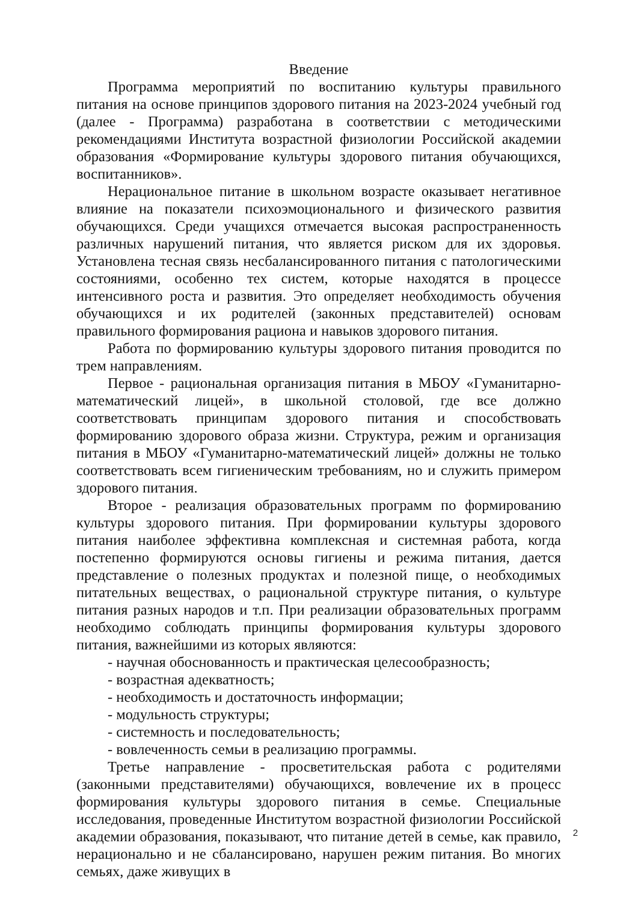Введение
Программа мероприятий по воспитанию культуры правильного питания на основе принципов здорового питания на 2023-2024 учебный год (далее - Программа) разработана в соответствии с методическими рекомендациями Института возрастной физиологии Российской академии образования «Формирование культуры здорового питания обучающихся, воспитанников».
Нерациональное питание в школьном возрасте оказывает негативное влияние на показатели психоэмоционального и физического развития обучающихся. Среди учащихся отмечается высокая распространенность различных нарушений питания, что является риском для их здоровья. Установлена тесная связь несбалансированного питания с патологическими состояниями, особенно тех систем, которые находятся в процессе интенсивного роста и развития. Это определяет необходимость обучения обучающихся и их родителей (законных представителей) основам правильного формирования рациона и навыков здорового питания.
Работа по формированию культуры здорового питания проводится по трем направлениям.
Первое - рациональная организация питания в МБОУ «Гуманитарно-математический лицей», в школьной столовой, где все должно соответствовать принципам здорового питания и способствовать формированию здорового образа жизни. Структура, режим и организация питания в МБОУ «Гуманитарно-математический лицей» должны не только соответствовать всем гигиеническим требованиям, но и служить примером здорового питания.
Второе - реализация образовательных программ по формированию культуры здорового питания. При формировании культуры здорового питания наиболее эффективна комплексная и системная работа, когда постепенно формируются основы гигиены и режима питания, дается представление о полезных продуктах и полезной пище, о необходимых питательных веществах, о рациональной структуре питания, о культуре питания разных народов и т.п. При реализации образовательных программ необходимо соблюдать принципы формирования культуры здорового питания, важнейшими из которых являются:
- научная обоснованность и практическая целесообразность;
- возрастная адекватность;
- необходимость и достаточность информации;
- модульность структуры;
- системность и последовательность;
- вовлеченность семьи в реализацию программы.
Третье направление - просветительская работа с родителями (законными представителями) обучающихся, вовлечение их в процесс формирования культуры здорового питания в семье. Специальные исследования, проведенные Институтом возрастной физиологии Российской академии образования, показывают, что питание детей в семье, как правило, нерационально и не сбалансировано, нарушен режим питания. Во многих семьях, даже живущих в
2